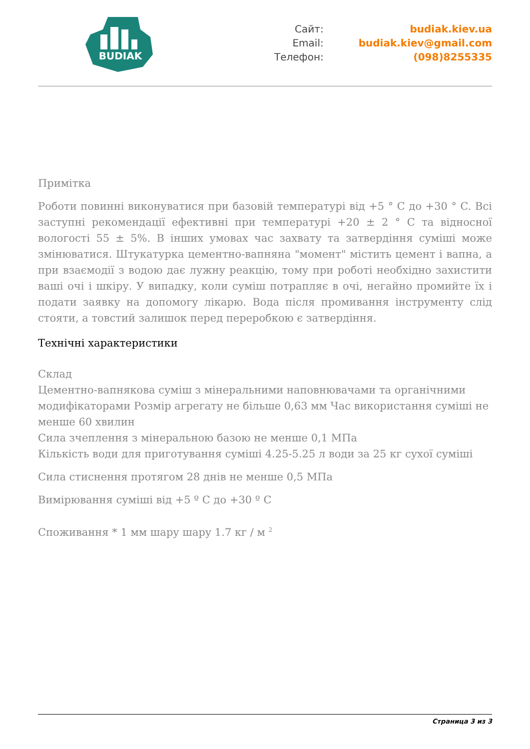BUDIAK
Сайт:
Email:
Телефон:
budiak.kiev.ua
budiak.kiev@gmail.com
(098)8255335
Примітка
Роботи повинні виконуватися при базовій температурі від +5 ° C до +30 ° C. Всі заступні рекомендації ефективні при температурі +20 ± 2 ° C та відносної вологості 55 ± 5%. В інших умовах час захвату та затвердіння суміші може змінюватися. Штукатурка цементно-вапняна "момент" містить цемент і вапна, а при взаємодії з водою дає лужну реакцію, тому при роботі необхідно захистити ваші очі і шкіру. У випадку, коли суміш потрапляє в очі, негайно промийте їх і подати заявку на допомогу лікарю. Вода після промивання інструменту слід стояти, а товстий залишок перед переробкою є затвердіння.
Технічні характеристики
Склад
Цементно-вапнякова суміш з мінеральними наповнювачами та органічними модифікаторами Розмір агрегату не більше 0,63 мм Час використання суміші не менше 60 хвилин
Сила зчеплення з мінеральною базою не менше 0,1 МПа
Кількість води для приготування суміші 4.25-5.25 л води за 25 кг сухої суміші
Сила стиснення протягом 28 днів не менше 0,5 МПа
Вимірювання суміші від +5 º C до +30 º C
Споживання * 1 мм шару шару 1.7 кг / м <sup>2</sup>
Страница 3 из 3